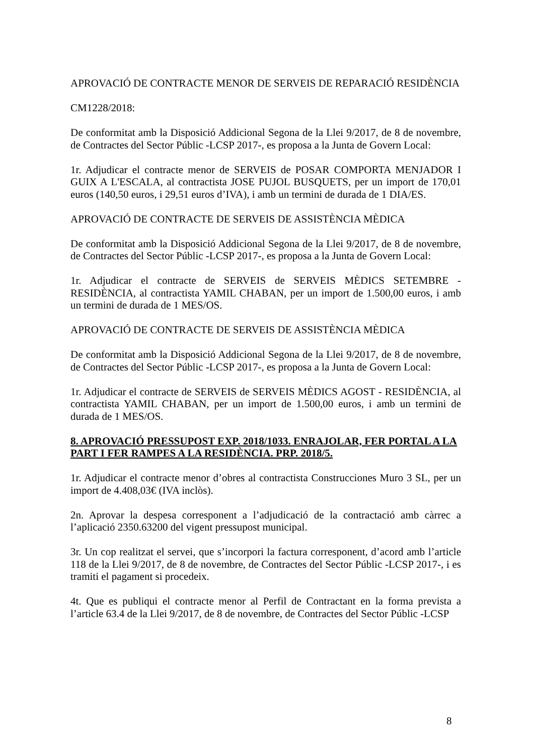APROVACIÓ DE CONTRACTE MENOR DE SERVEIS DE REPARACIÓ RESIDÈNCIA
CM1228/2018:
De conformitat amb la Disposició Addicional Segona de la Llei 9/2017, de 8 de novembre, de Contractes del Sector Públic -LCSP 2017-, es proposa a la Junta de Govern Local:
1r. Adjudicar el contracte menor de SERVEIS de POSAR COMPORTA MENJADOR I GUIX A L'ESCALA, al contractista JOSE PUJOL BUSQUETS, per un import de 170,01 euros (140,50 euros, i 29,51 euros d’IVA), i amb un termini de durada de 1 DIA/ES.
APROVACIÓ DE CONTRACTE DE SERVEIS DE ASSISTÈNCIA MÈDICA
De conformitat amb la Disposició Addicional Segona de la Llei 9/2017, de 8 de novembre, de Contractes del Sector Públic -LCSP 2017-, es proposa a la Junta de Govern Local:
1r. Adjudicar el contracte de SERVEIS de SERVEIS MÈDICS SETEMBRE - RESIDÈNCIA, al contractista YAMIL CHABAN, per un import de 1.500,00 euros, i amb un termini de durada de 1 MES/OS.
APROVACIÓ DE CONTRACTE DE SERVEIS DE ASSISTÈNCIA MÈDICA
De conformitat amb la Disposició Addicional Segona de la Llei 9/2017, de 8 de novembre, de Contractes del Sector Públic -LCSP 2017-, es proposa a la Junta de Govern Local:
1r. Adjudicar el contracte de SERVEIS de SERVEIS MÈDICS AGOST - RESIDÈNCIA, al contractista YAMIL CHABAN, per un import de 1.500,00 euros, i amb un termini de durada de 1 MES/OS.
8. APROVACIÓ PRESSUPOST EXP. 2018/1033. ENRAJOLAR, FER PORTAL A LA PART I FER RAMPES A LA RESIDÈNCIA. PRP. 2018/5.
1r. Adjudicar el contracte menor d’obres al contractista Construcciones Muro 3 SL, per un import de 4.408,03€ (IVA inclòs).
2n. Aprovar la despesa corresponent a l’adjudicació de la contractació amb càrrec a l’aplicació 2350.63200 del vigent pressupost municipal.
3r. Un cop realitzat el servei, que s’incorpori la factura corresponent, d’acord amb l’article 118 de la Llei 9/2017, de 8 de novembre, de Contractes del Sector Públic -LCSP 2017-, i es tramiti el pagament si procedeix.
4t. Que es publiqui el contracte menor al Perfil de Contractant en la forma prevista a l’article 63.4 de la Llei 9/2017, de 8 de novembre, de Contractes del Sector Públic -LCSP
8